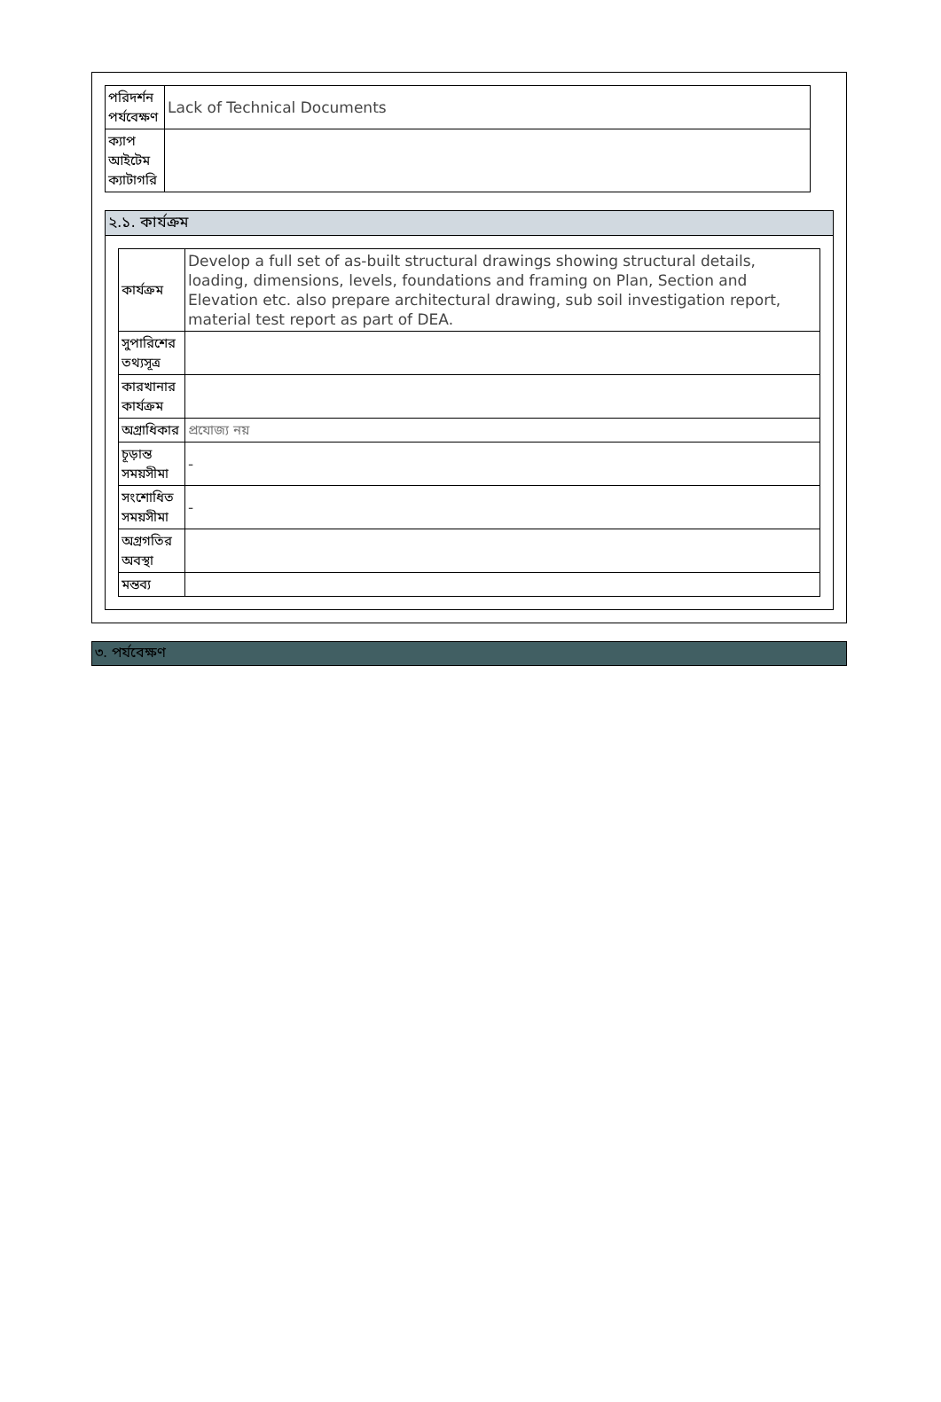| পরিদর্শন পর্যবেক্ষণ | Lack of Technical Documents |
| ক্যাপ আইটেম ক্যাটাগরি | |
২.১. কার্যক্রম
| কার্যক্রম | Develop a full set of as-built structural drawings showing structural details, loading, dimensions, levels, foundations and framing on Plan, Section and Elevation etc. also prepare architectural drawing, sub soil investigation report, material test report as part of DEA. |
| সুপারিশের তথ্যসূত্র | |
| কারখানার কার্যক্রম | |
| অগ্রাধিকার | প্রযোজ্য নয় |
| চূড়ান্ত সময়সীমা | - |
| সংশোধিত সময়সীমা | - |
| অগ্রগতির অবস্থা | |
| মন্তব্য | |
৩. পর্যবেক্ষণ